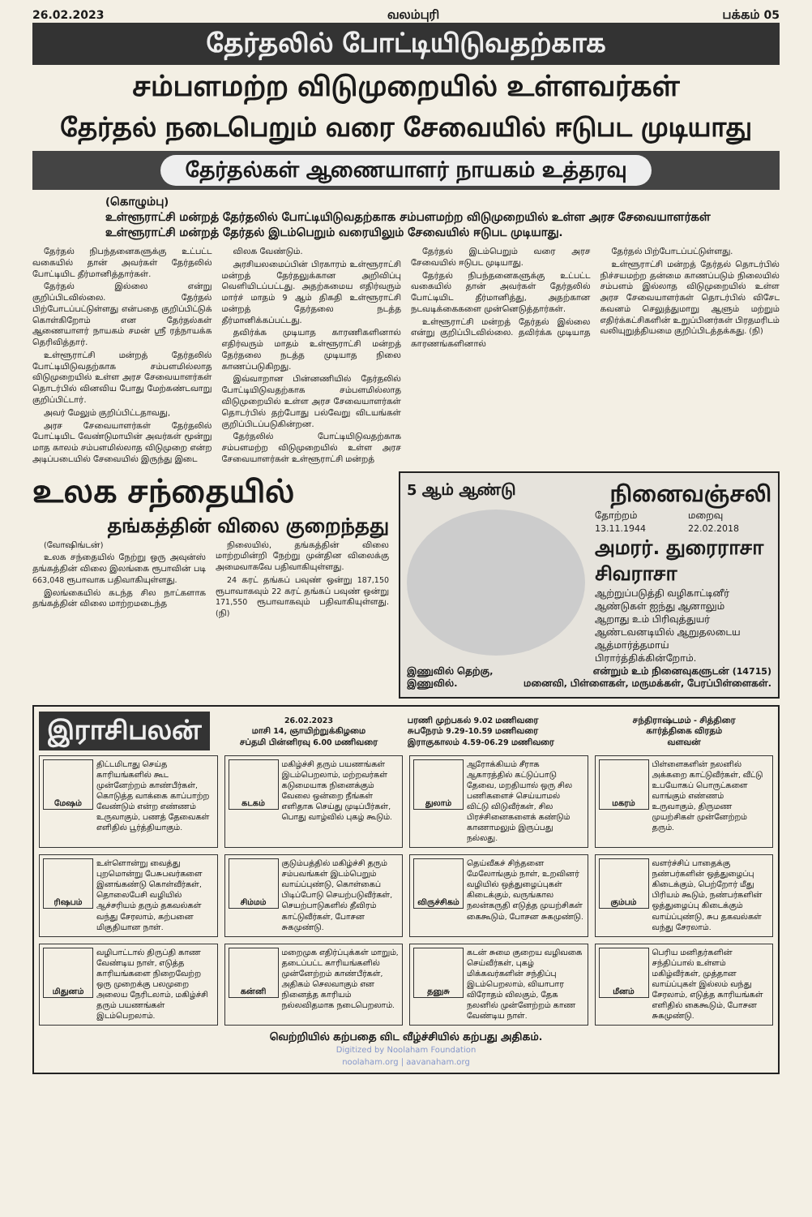26.02.2023 வலம்புரி பக்கம் 05
தேர்தலில் போட்டியிடுவதற்காக
சம்பளமற்ற விடுமுறையில் உள்ளவர்கள்
தேர்தல் நடைபெறும் வரை சேவையில் ஈடுபட முடியாது
தேர்தல்கள் ஆணையாளர் நாயகம் உத்தரவு
(கொழும்பு)
உள்ளூராட்சி மன்றத் தேர்தலில் போட்டியிடுவதற்காக சம்பளமற்ற விடுமுறையில் உள்ள அரச சேவையாளர்கள் உள்ளூராட்சி மன்றத் தேர்தல் இடம்பெறும் வரையிலும் சேவையில் ஈடுபட முடியாது.
தேர்தல் நிபந்தனைகளுக்கு உட்பட்ட வகையில் தான் அவர்கள் தேர்தலில் போட்டியிட தீர்மானித்தார்கள்.
தேர்தல் இல்லை என்று குறிப்பிடவில்லை. தேர்தல் பிற்போடப்பட்டுள்ளது என்பதை குறிப்பிட்டுக் கொள்கிறோம் என தேர்தல்கள் ஆணையாளர் நாயகம் சமன் ஸ்ரீ ரத்நாயக்க தெரிவித்தார்.
உள்ளூராட்சி மன்றத் தேர்தலில் போட்டியிடுவதற்காக சம்பளமில்லாத விடுமுறையில் உள்ள அரச சேவையாளர்கள் தொடர்பில் வினவிய போது மேற்கண்டவாறு குறிப்பிட்டார்.
அவர் மேலும் குறிப்பிட்டதாவது,
அரச சேவையாளர்கள் தேர்தலில் போட்டியிட வேண்டுமாயின் அவர்கள் மூன்று மாத காலம் சம்பளமில்லாத விடுமுறை என்ற அடிப்படையில் சேவையில் இருந்து இடை
விலக வேண்டும்.
அரசியலமைப்பின் பிரகாரம் உள்ளூராட்சி மன்றத் தேர்தலுக்கான அறிவிப்பு வெளியிடப்பட்டது. அதற்கமைய எதிர்வரும் மார்ச் மாதம் 9 ஆம் திகதி உள்ளூராட்சி மன்றத் தேர்தலை நடத்த தீர்மானிக்கப்பட்டது.
தவிர்க்க முடியாத காரணிகளினால் எதிர்வரும் மாதம் உள்ளூராட்சி மன்றத் தேர்தலை நடத்த முடியாத நிலை காணப்படுகிறது.
இவ்வாறான பின்னணியில் தேர்தலில் போட்டியிடுவதற்காக சம்பளமில்லாத விடுமுறையில் உள்ள அரச சேவையாளர்கள் தொடர்பில் தற்போது பல்வேறு விடயங்கள் குறிப்பிடப்படுகின்றன.
தேர்தலில் போட்டியிடுவதற்காக சம்பளமற்ற விடுமுறையில் உள்ள அரச சேவையாளர்கள் உள்ளூராட்சி மன்றத்
தேர்தல் இடம்பெறும் வரை அரச சேவையில் ஈடுபட முடியாது.
தேர்தல் நிபந்தனைகளுக்கு உட்பட்ட வகையில் தான் அவர்கள் தேர்தலில் போட்டியிட தீர்மானித்து, அதற்கான நடவடிக்கைகளை முன்னெடுத்தார்கள்.
உள்ளூராட்சி மன்றத் தேர்தல் இல்லை என்று குறிப்பிடவில்லை. தவிர்க்க முடியாத காரணங்களினால்
தேர்தல் பிற்போடப்பட்டுள்ளது.
உள்ளூராட்சி மன்றத் தேர்தல் தொடர்பில் நிச்சயமற்ற தன்மை காணப்படும் நிலையில் சம்பளம் இல்லாத விடுமுறையில் உள்ள அரச சேவையாளர்கள் தொடர்பில் விசேட கவனம் செலுத்துமாறு ஆளும் மற்றும் எதிர்க்கட்சிகளின் உறுப்பினர்கள் பிரதமரிடம் வலியுறுத்தியமை குறிப்பிடத்தக்கது. (நி)
உலக சந்தையில்
தங்கத்தின் விலை குறைந்தது
(வோஷிங்டன்)
உலக சந்தையில் நேற்று ஒரு அவுன்ஸ் தங்கத்தின் விலை இலங்கை ரூபாவின் படி 663,048 ரூபாவாக பதிவாகியுள்ளது.
இலங்கையில் கடந்த சில நாட்களாக தங்கத்தின் விலை மாற்றமடைந்த
நிலையில், தங்கத்தின் விலை மாற்றமின்றி நேற்று முன்தின விலைக்கு அமைவாகவே பதிவாகியுள்ளது.
24 கரட் தங்கப் பவுண் ஒன்று 187,150 ரூபாவாகவும் 22 கரட் தங்கப் பவுண் ஒன்று 171,550 ரூபாவாகவும் பதிவாகியுள்ளது. (நி)
5 ஆம் ஆண்டு நினைவஞ்சலி
தோற்றம்
13.11.1944
மறைவு
22.02.2018
அமரர். துரைராசா சிவராசா
ஆற்றுப்படுத்தி வழிகாட்டினீர்
ஆண்டுகள் ஐந்து ஆனாலும்
ஆறாது உம் பிரிவுத்துயர்
ஆண்டவனடியில் ஆறுதலடைய
ஆத்மார்த்தமாய் பிரார்த்திக்கின்றோம்.
இணுவில் தெற்கு,
இணுவில்.
என்றும் உம் நினைவுகளுடன் (14715)
மனைவி, பிள்ளைகள், மருமக்கள், பேரப்பிள்ளைகள்.
இராசிபலன்
26.02.2023
மாசி 14, ஞாயிற்றுக்கிழமை
சப்தமி பின்னிரவு 6.00 மணிவரை
பரணி முற்பகல் 9.02 மணிவரை
சுபநேரம் 9.29-10.59 மணிவரை
இராகுகாலம் 4.59-06.29 மணிவரை
சந்திராஷ்டமம் - சித்திரை
கார்த்திகை விரதம்
வளவன்
மேஷம்
திட்டமிடாது செய்த காரியங்களில் கூட முன்னேற்றம் காண்பீர்கள், கொடுத்த வாக்கை காப்பாற்ற வேண்டும் என்ற எண்ணம் உருவாகும், பணத் தேவைகள் எளிதில் பூர்த்தியாகும்.
கடகம்
மகிழ்ச்சி தரும் பயணங்கள் இடம்பெறலாம், மற்றவர்கள் கடுமையாக நினைக்கும் வேலை ஒன்றை நீங்கள் எளிதாக செய்து முடிப்பீர்கள், பொது வாழ்வில் புகழ் கூடும்.
துலாம்
ஆரோக்கியம் சீராக ஆகாரத்தில் கட்டுப்பாடு தேவை, மறதியால் ஒரு சில பணிகளைச் செய்யாமல் விட்டு விடுவீர்கள், சில பிரச்சினைகளைக் கண்டும் காணாமலும் இருப்பது நல்லது.
மகரம்
பிள்ளைகளின் நலனில் அக்கறை காட்டுவீர்கள், வீட்டு உபயோகப் பொருட்களை வாங்கும் எண்ணம் உருவாகும், திருமண முயற்சிகள் முன்னேற்றம் தரும்.
ரிஷபம்
உள்ளொன்று வைத்து புறமொன்று பேசுபவர்களை இனங்கண்டு கொள்வீர்கள், தொலைபேசி வழியில் ஆச்சரியம் தரும் தகவல்கள் வந்து சேரலாம், கற்பனை மிகுதியான நாள்.
சிம்மம்
குடும்பத்தில் மகிழ்ச்சி தரும் சம்பவங்கள் இடம்பெறும் வாய்ப்புண்டு, கொள்கைப் பிடிப்போடு செயற்படுவீர்கள், செயற்பாடுகளில் தீவிரம் காட்டுவீர்கள், போசன சுகமுண்டு.
விருச்சிகம்
தெய்வீகச் சிந்தனை மேலோங்கும் நாள், உறவினர் வழியில் ஒத்துழைப்புகள் கிடைக்கும், வருங்கால நலன்கருதி எடுத்த முயற்சிகள் கைகூடும், போசன சுகமுண்டு.
கும்பம்
வளர்ச்சிப் பாதைக்கு நண்பர்களின் ஒத்துழைப்பு கிடைக்கும், பெற்றோர் மீது பிரியம் கூடும், நண்பர்களின் ஒத்துழைப்பு கிடைக்கும் வாய்ப்புண்டு, சுப தகவல்கள் வந்து சேரலாம்.
மிதுனம்
வழிபாட்டால் திருப்தி காண வேண்டிய நாள், எடுத்த காரியங்களை நிறைவேற்ற ஒரு முறைக்கு பலமுறை அலைய நேரிடலாம், மகிழ்ச்சி தரும் பயணங்கள் இடம்பெறலாம்.
கன்னி
மறைமுக எதிர்ப்புக்கள் மாறும், தடைப்பட்ட காரியங்களில் முன்னேற்றம் காண்பீர்கள், அதிகம் செலவாகும் என நினைத்த காரியம் நல்லவிதமாக நடைபெறலாம்.
தனுசு
கடன் சுமை குறைய வழிவகை செய்வீர்கள், புகழ் மிக்கவர்களின் சந்திப்பு இடம்பெறலாம், வியாபார விரோதம் விலகும், தேக நலனில் முன்னேற்றம் காண வேண்டிய நாள்.
மீனம்
பெரிய மனிதர்களின் சந்திப்பால் உள்ளம் மகிழ்வீர்கள், முத்தான வாய்ப்புகள் இல்லம் வந்து சேரலாம், எடுத்த காரியங்கள் எளிதில் கைகூடும், போசன சுகமுண்டு.
வெற்றியில் கற்பதை விட வீழ்ச்சியில் கற்பது அதிகம்.
Digitized by Noolaham Foundation
noolaham.org | aavanaham.org